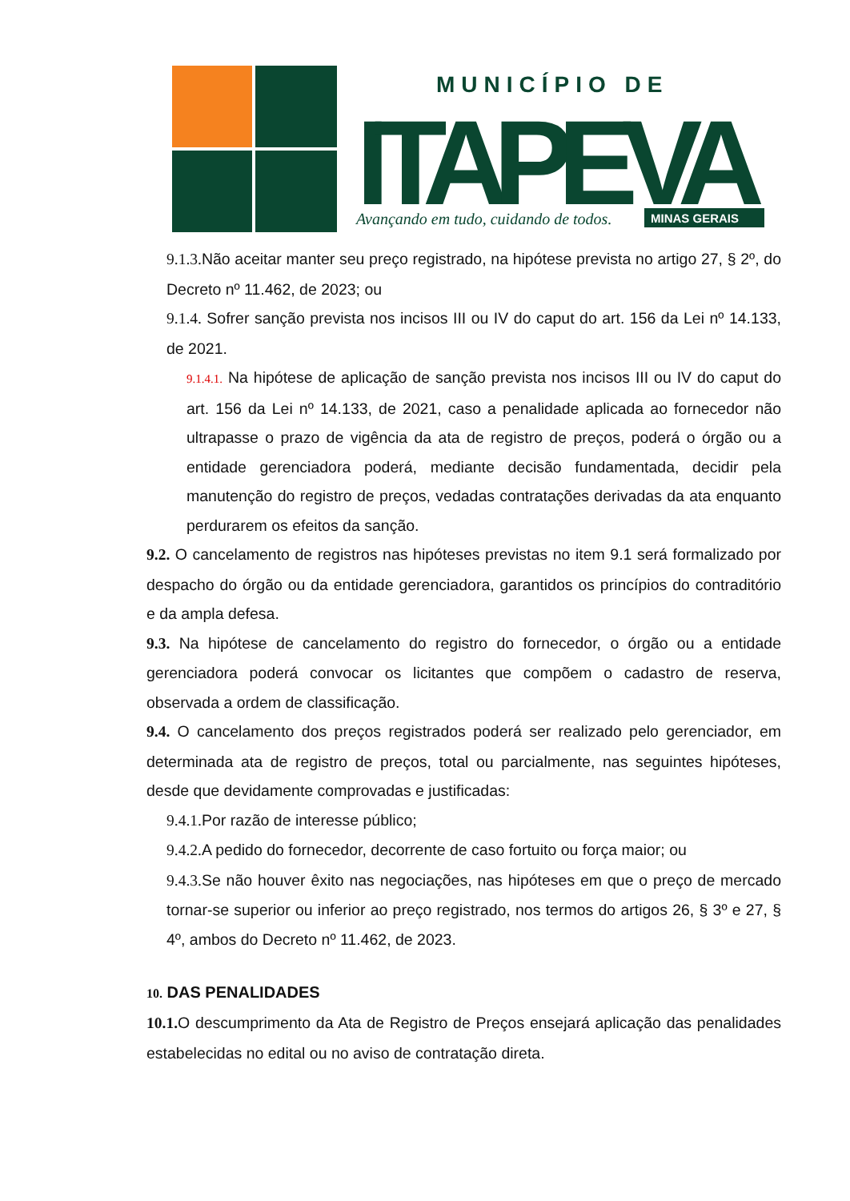MUNICÍPIO DE
ITAPEVA
Avançando em tudo, cuidando de todos.
MINAS GERAIS
9.1.3. Não aceitar manter seu preço registrado, na hipótese prevista no artigo 27, § 2º, do Decreto nº 11.462, de 2023; ou
9.1.4. Sofrer sanção prevista nos incisos III ou IV do caput do art. 156 da Lei nº 14.133, de 2021.
9.1.4.1. Na hipótese de aplicação de sanção prevista nos incisos III ou IV do caput do art. 156 da Lei nº 14.133, de 2021, caso a penalidade aplicada ao fornecedor não ultrapasse o prazo de vigência da ata de registro de preços, poderá o órgão ou a entidade gerenciadora poderá, mediante decisão fundamentada, decidir pela manutenção do registro de preços, vedadas contratações derivadas da ata enquanto perdurarem os efeitos da sanção.
9.2. O cancelamento de registros nas hipóteses previstas no item 9.1 será formalizado por despacho do órgão ou da entidade gerenciadora, garantidos os princípios do contraditório e da ampla defesa.
9.3. Na hipótese de cancelamento do registro do fornecedor, o órgão ou a entidade gerenciadora poderá convocar os licitantes que compõem o cadastro de reserva, observada a ordem de classificação.
9.4. O cancelamento dos preços registrados poderá ser realizado pelo gerenciador, em determinada ata de registro de preços, total ou parcialmente, nas seguintes hipóteses, desde que devidamente comprovadas e justificadas:
9.4.1. Por razão de interesse público;
9.4.2. A pedido do fornecedor, decorrente de caso fortuito ou força maior; ou
9.4.3. Se não houver êxito nas negociações, nas hipóteses em que o preço de mercado tornar-se superior ou inferior ao preço registrado, nos termos do artigos 26, § 3º e 27, § 4º, ambos do Decreto nº 11.462, de 2023.
10. DAS PENALIDADES
10.1. O descumprimento da Ata de Registro de Preços ensejará aplicação das penalidades estabelecidas no edital ou no aviso de contratação direta.